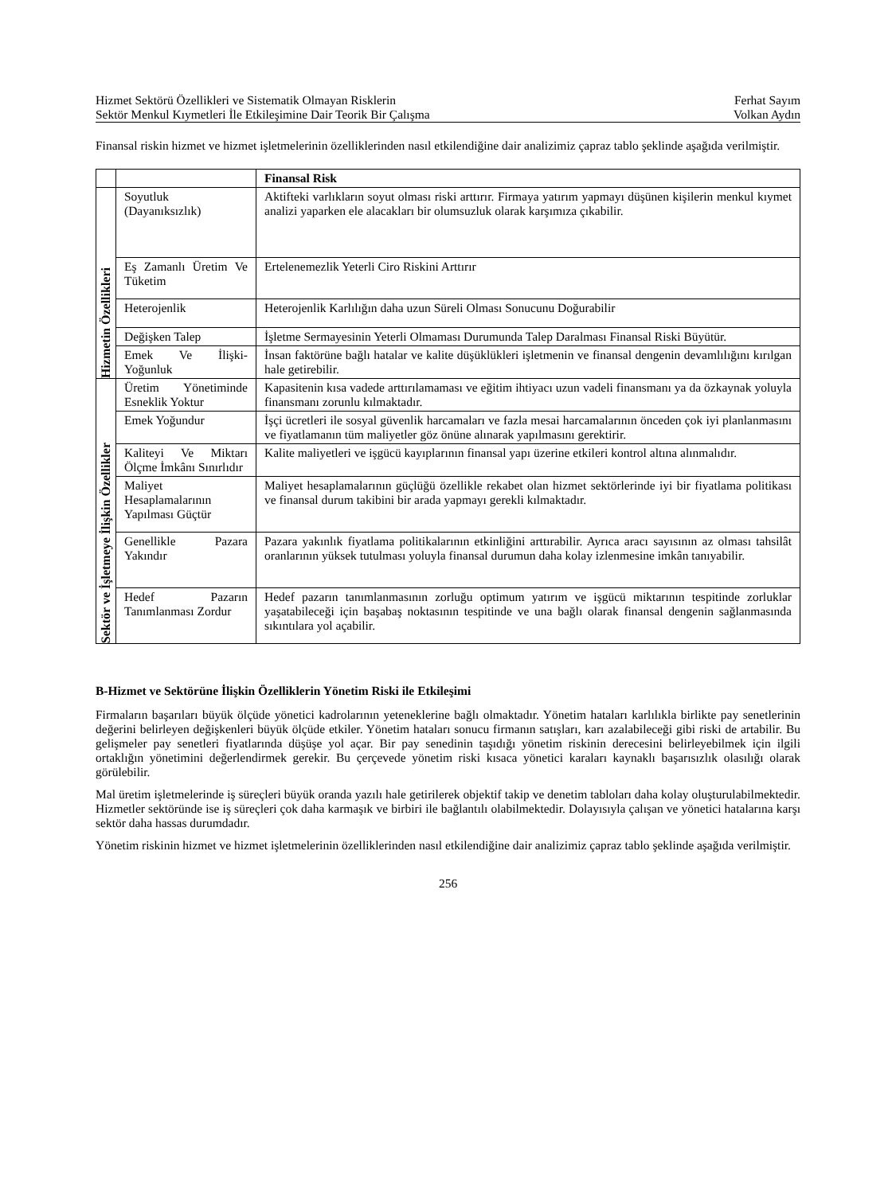Hizmet Sektörü Özellikleri ve Sistematik Olmayan Risklerin Ferhat Sayım
Sektör Menkul Kıymetleri İle Etkileşimine Dair Teorik Bir Çalışma Volkan Aydın
Finansal riskin hizmet ve hizmet işletmelerinin özelliklerinden nasıl etkilendiğine dair analizimiz çapraz tablo şeklinde aşağıda verilmiştir.
| | | Finansal Risk |
| Hizmetin Özellikleri | Soyutluk (Dayanıksızlık) | Aktifteki varlıkların soyut olması riski arttırır. Firmaya yatırım yapmayı düşünen kişilerin menkul kıymet analizi yaparken ele alacakları bir olumsuzluk olarak karşımıza çıkabilir. |
| | Eş Zamanlı Üretim Ve Tüketim | Ertelenemezlik Yeterli Ciro Riskini Arttırır |
| | Heterojenlik | Heterojenlik Karlılığın daha uzun Süreli Olması Sonucunu Doğurabilir |
| | Değişken Talep | İşletme Sermayesinin Yeterli Olmaması Durumunda Talep Daralması Finansal Riski Büyütür. |
| | Emek Ve İlişki-Yoğunluk | İnsan faktörüne bağlı hatalar ve kalite düşüklükleri işletmenin ve finansal dengenin devamlılığını kırılgan hale getirebilir. |
| Sektör ve İşletmeye İlişkin Özellikler | Üretim Yönetiminde Esneklik Yoktur | Kapasitenin kısa vadede arttırılamaması ve eğitim ihtiyacı uzun vadeli finansmanı ya da özkaynak yoluyla finansmanı zorunlu kılmaktadır. |
| | Emek Yoğundur | İşçi ücretleri ile sosyal güvenlik harcamaları ve fazla mesai harcamalarının önceden çok iyi planlanmasını ve fiyatlamanın tüm maliyetler göz önüne alınarak yapılmasını gerektirir. |
| | Kaliteyi Ve Miktarı Ölçme İmkânı Sınırlıdır | Kalite maliyetleri ve işgücü kayıplarının finansal yapı üzerine etkileri kontrol altına alınmalıdır. |
| | Maliyet Hesaplamalarının Yapılması Güçtür | Maliyet hesaplamalarının güçlüğü özellikle rekabet olan hizmet sektörlerinde iyi bir fiyatlama politikası ve finansal durum takibini bir arada yapmayı gerekli kılmaktadır. |
| | Genellikle Pazara Yakındır | Pazara yakınlık fiyatlama politikalarının etkinliğini arttırabilir. Ayrıca aracı sayısının az olması tahsilât oranlarının yüksek tutulması yoluyla finansal durumun daha kolay izlenmesine imkân tanıyabilir. |
| | Hedef Pazarın Tanımlanması Zordur | Hedef pazarın tanımlanmasının zorluğu optimum yatırım ve işgücü miktarının tespitinde zorluklar yaşatabileceği için başabaş noktasının tespitinde ve una bağlı olarak finansal dengenin sağlanmasında sıkıntılara yol açabilir. |
B-Hizmet ve Sektörüne İlişkin Özelliklerin Yönetim Riski ile Etkileşimi
Firmaların başarıları büyük ölçüde yönetici kadrolarının yeteneklerine bağlı olmaktadır. Yönetim hataları karlılıkla birlikte pay senetlerinin değerini belirleyen değişkenleri büyük ölçüde etkiler. Yönetim hataları sonucu firmanın satışları, karı azalabileceği gibi riski de artabilir. Bu gelişmeler pay senetleri fiyatlarında düşüşe yol açar. Bir pay senedinin taşıdığı yönetim riskinin derecesini belirleyebilmek için ilgili ortaklığın yönetimini değerlendirmek gerekir. Bu çerçevede yönetim riski kısaca yönetici karaları kaynaklı başarısızlık olasılığı olarak görülebilir.
Mal üretim işletmelerinde iş süreçleri büyük oranda yazılı hale getirilerek objektif takip ve denetim tabloları daha kolay oluşturulabilmektedir. Hizmetler sektöründe ise iş süreçleri çok daha karmaşık ve birbiri ile bağlantılı olabilmektedir. Dolayısıyla çalışan ve yönetici hatalarına karşı sektör daha hassas durumdadır.
Yönetim riskinin hizmet ve hizmet işletmelerinin özelliklerinden nasıl etkilendiğine dair analizimiz çapraz tablo şeklinde aşağıda verilmiştir.
256